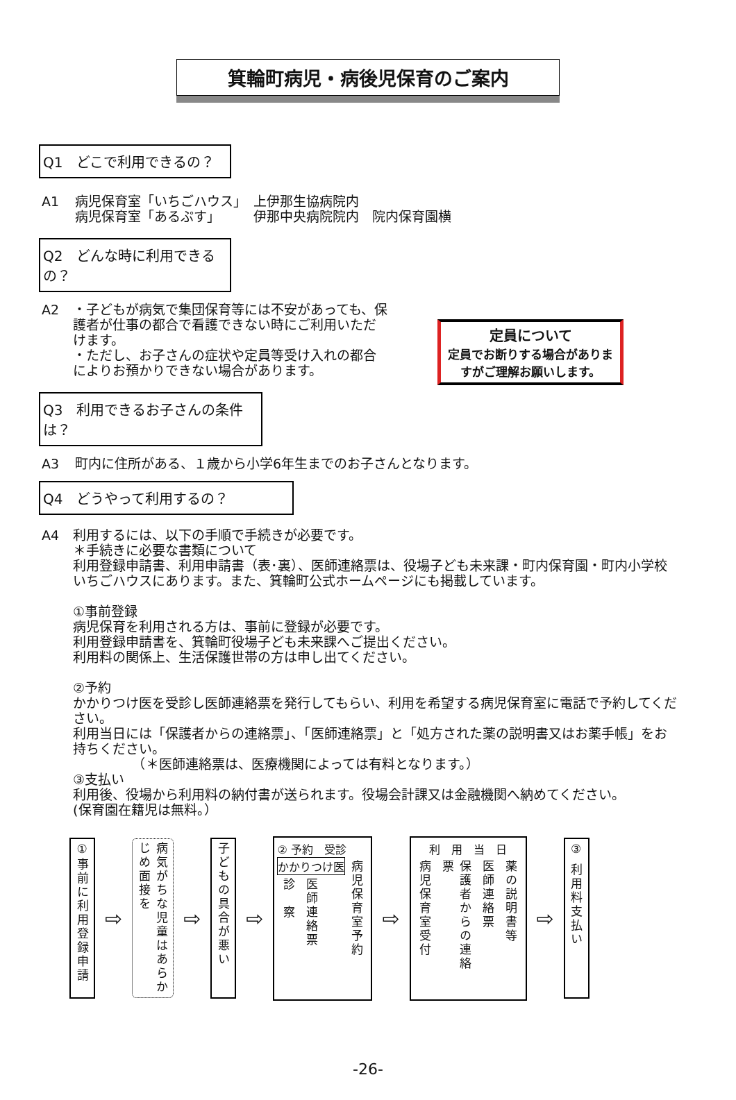箕輪町病児・病後児保育のご案内
Q1　どこで利用できるの？
A1 病児保育室「いちごハウス」　上伊那生協病院内
病児保育室「あるぷす」　　　伊那中央病院院内　院内保育園横
Q2　どんな時に利用できるの？
A2 ・子どもが病気で集団保育等には不安があっても、保護者が仕事の都合で看護できない時にご利用いただけます。
・ただし、お子さんの症状や定員等受け入れの都合によりお預かりできない場合があります。
定員について
定員でお断りする場合がありますがご理解お願いします。
Q3　利用できるお子さんの条件は？
A3 町内に住所がある、１歳から小学6年生までのお子さんとなります。
Q4　どうやって利用するの？
A4 利用するには、以下の手順で手続きが必要です。
＊手続きに必要な書類について
利用登録申請書、利用申請書（表･裏）、医師連絡票は、役場子ども未来課・町内保育園・町内小学校いちごハウスにあります。また、箕輪町公式ホームページにも掲載しています。
①事前登録
病児保育を利用される方は、事前に登録が必要です。
利用登録申請書を、箕輪町役場子ども未来課へご提出ください。
利用料の関係上、生活保護世帯の方は申し出てください。
②予約
かかりつけ医を受診し医師連絡票を発行してもらい、利用を希望する病児保育室に電話で予約してください。
利用当日には「保護者からの連絡票」、「医師連絡票」と「処方された薬の説明書又はお薬手帳」をお持ちください。
　　　　　（＊医師連絡票は、医療機関によっては有料となります。）
③支払い
利用後、役場から利用料の納付書が送られます。役場会計課又は金融機関へ納めてください。
(保育園在籍児は無料。）
①事前に利用登録申請
⇨
病気がちな児童はあらかじめ面接を
⇨
子どもの具合が悪い
⇨
② 予約　受診
かかりつけ医
診　察
医師連絡票
病児保育室予約
⇨
利　用　当　日
病児保育室受付
保護者からの連絡票
医師連絡票
薬の説明書等
⇨
③ 利用料支払い
-26-